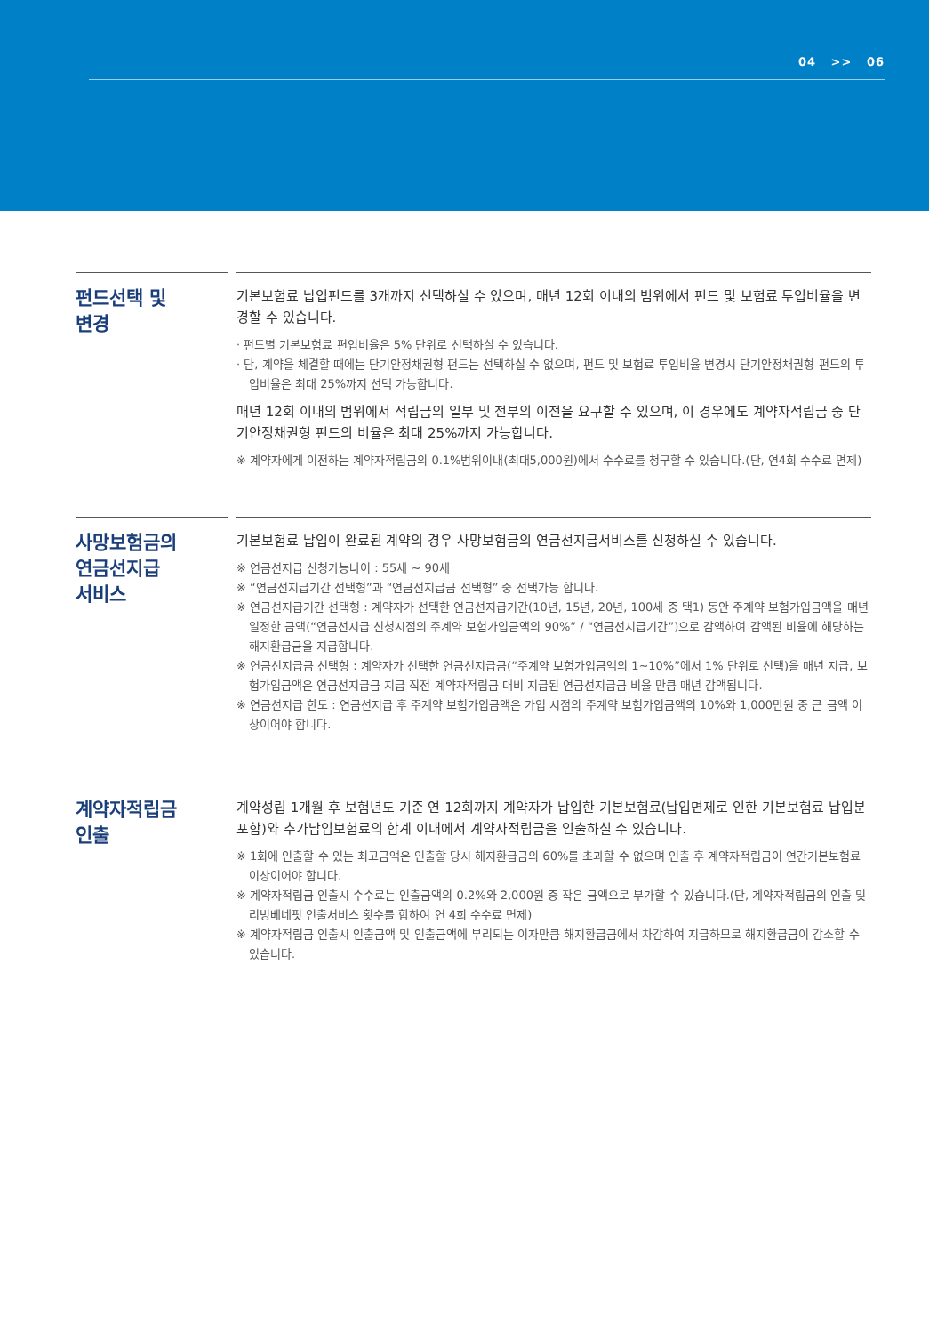04 >> 06
펀드선택 및
변경
기본보험료 납입펀드를 3개까지 선택하실 수 있으며, 매년 12회 이내의 범위에서 펀드 및 보험료 투입비율을 변경할 수 있습니다.
· 펀드별 기본보험료 편입비율은 5% 단위로 선택하실 수 있습니다.
· 단, 계약을 체결할 때에는 단기안정채권형 펀드는 선택하실 수 없으며, 펀드 및 보험료 투입비율 변경시 단기안정채권형 펀드의 투입비율은 최대 25%까지 선택 가능합니다.
매년 12회 이내의 범위에서 적립금의 일부 및 전부의 이전을 요구할 수 있으며, 이 경우에도 계약자적립금 중 단기안정채권형 펀드의 비율은 최대 25%까지 가능합니다.
※ 계약자에게 이전하는 계약자적립금의 0.1%범위이내(최대5,000원)에서 수수료를 청구할 수 있습니다.(단, 연4회 수수료 면제)
사망보험금의
연금선지급
서비스
기본보험료 납입이 완료된 계약의 경우 사망보험금의 연금선지급서비스를 신청하실 수 있습니다.
※ 연금선지급 신청가능나이 : 55세 ~ 90세
※ “연금선지급기간 선택형”과 “연금선지급금 선택형” 중 선택가능 합니다.
※ 연금선지급기간 선택형 : 계약자가 선택한 연금선지급기간(10년, 15년, 20년, 100세 중 택1) 동안 주계약 보험가입금액을 매년 일정한 금액(“연금선지급 신청시점의 주계약 보험가입금액의 90%” / “연금선지급기간”)으로 감액하여 감액된 비율에 해당하는 해지환급금을 지급합니다.
※ 연금선지급금 선택형 : 계약자가 선택한 연금선지급금(“주계약 보험가입금액의 1~10%”에서 1% 단위로 선택)을 매년 지급, 보험가입금액은 연금선지급금 지급 직전 계약자적립금 대비 지급된 연금선지급금 비율 만큼 매년 감액됩니다.
※ 연금선지급 한도 : 연금선지급 후 주계약 보험가입금액은 가입 시점의 주계약 보험가입금액의 10%와 1,000만원 중 큰 금액 이상이어야 합니다.
계약자적립금
인출
계약성립 1개월 후 보험년도 기준 연 12회까지 계약자가 납입한 기본보험료(납입면제로 인한 기본보험료 납입분 포함)와 추가납입보험료의 합계 이내에서 계약자적립금을 인출하실 수 있습니다.
※ 1회에 인출할 수 있는 최고금액은 인출할 당시 해지환급금의 60%를 초과할 수 없으며 인출 후 계약자적립금이 연간기본보험료 이상이어야 합니다.
※ 계약자적립금 인출시 수수료는 인출금액의 0.2%와 2,000원 중 작은 금액으로 부가할 수 있습니다.(단, 계약자적립금의 인출 및 리빙베네핏 인출서비스 횟수를 합하여 연 4회 수수료 면제)
※ 계약자적립금 인출시 인출금액 및 인출금액에 부리되는 이자만큼 해지환급금에서 차감하여 지급하므로 해지환급금이 감소할 수 있습니다.